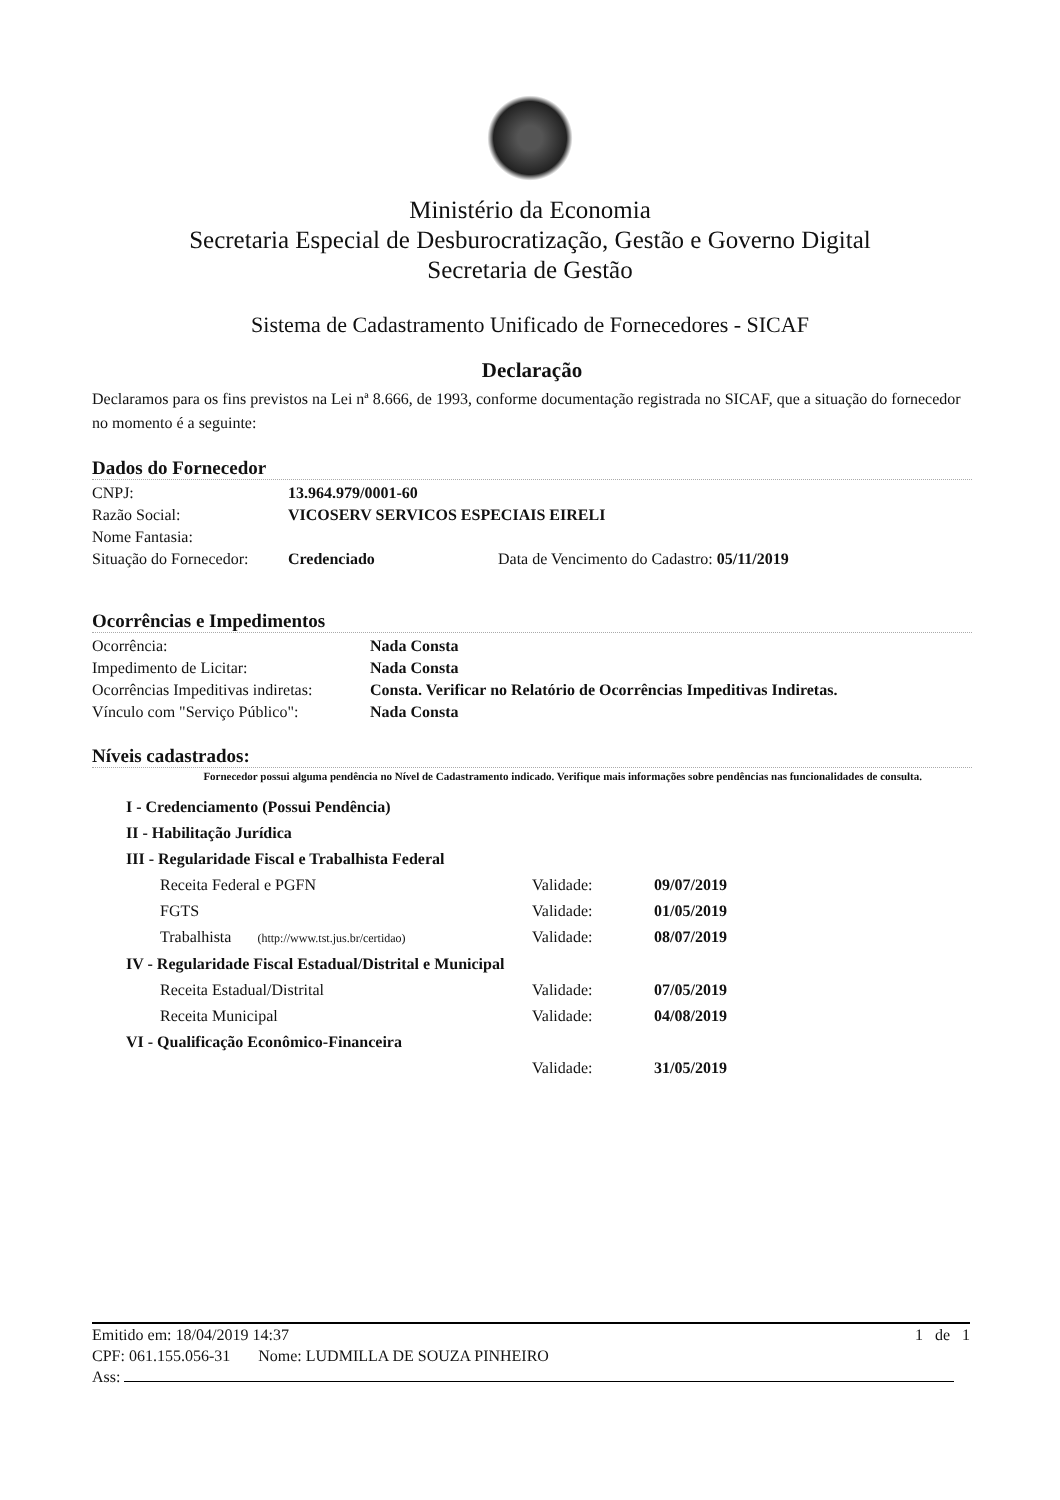Ministério da Economia
Secretaria Especial de Desburocratização, Gestão e Governo Digital
Secretaria de Gestão
Sistema de Cadastramento Unificado de Fornecedores - SICAF
Declaração
Declaramos para os fins previstos na Lei nª 8.666, de 1993, conforme documentação registrada no SICAF, que a situação do fornecedor no momento é a seguinte:
Dados do Fornecedor
| CNPJ: | 13.964.979/0001-60 | |
| Razão Social: | VICOSERV SERVICOS ESPECIAIS EIRELI | |
| Nome Fantasia: | | |
| Situação do Fornecedor: | Credenciado | Data de Vencimento do Cadastro: 05/11/2019 |
Ocorrências e Impedimentos
| Ocorrência: | Nada Consta |
| Impedimento de Licitar: | Nada Consta |
| Ocorrências Impeditivas indiretas: | Consta. Verificar no Relatório de Ocorrências Impeditivas Indiretas. |
| Vínculo com "Serviço Público": | Nada Consta |
Níveis cadastrados:
Fornecedor possui alguma pendência no Nível de Cadastramento indicado. Verifique mais informações sobre pendências nas funcionalidades de consulta.
| I - Credenciamento (Possui Pendência) | | |
| II - Habilitação Jurídica | | |
| III - Regularidade Fiscal e Trabalhista Federal | | |
| Receita Federal e PGFN | Validade: | 09/07/2019 |
| FGTS | Validade: | 01/05/2019 |
| Trabalhista (http://www.tst.jus.br/certidao) | Validade: | 08/07/2019 |
| IV - Regularidade Fiscal Estadual/Distrital e Municipal | | |
| Receita Estadual/Distrital | Validade: | 07/05/2019 |
| Receita Municipal | Validade: | 04/08/2019 |
| VI - Qualificação Econômico-Financeira | | |
| | Validade: | 31/05/2019 |
Emitido em: 18/04/2019 14:37 1 de 1
CPF: 061.155.056-31 Nome: LUDMILLA DE SOUZA PINHEIRO
Ass: